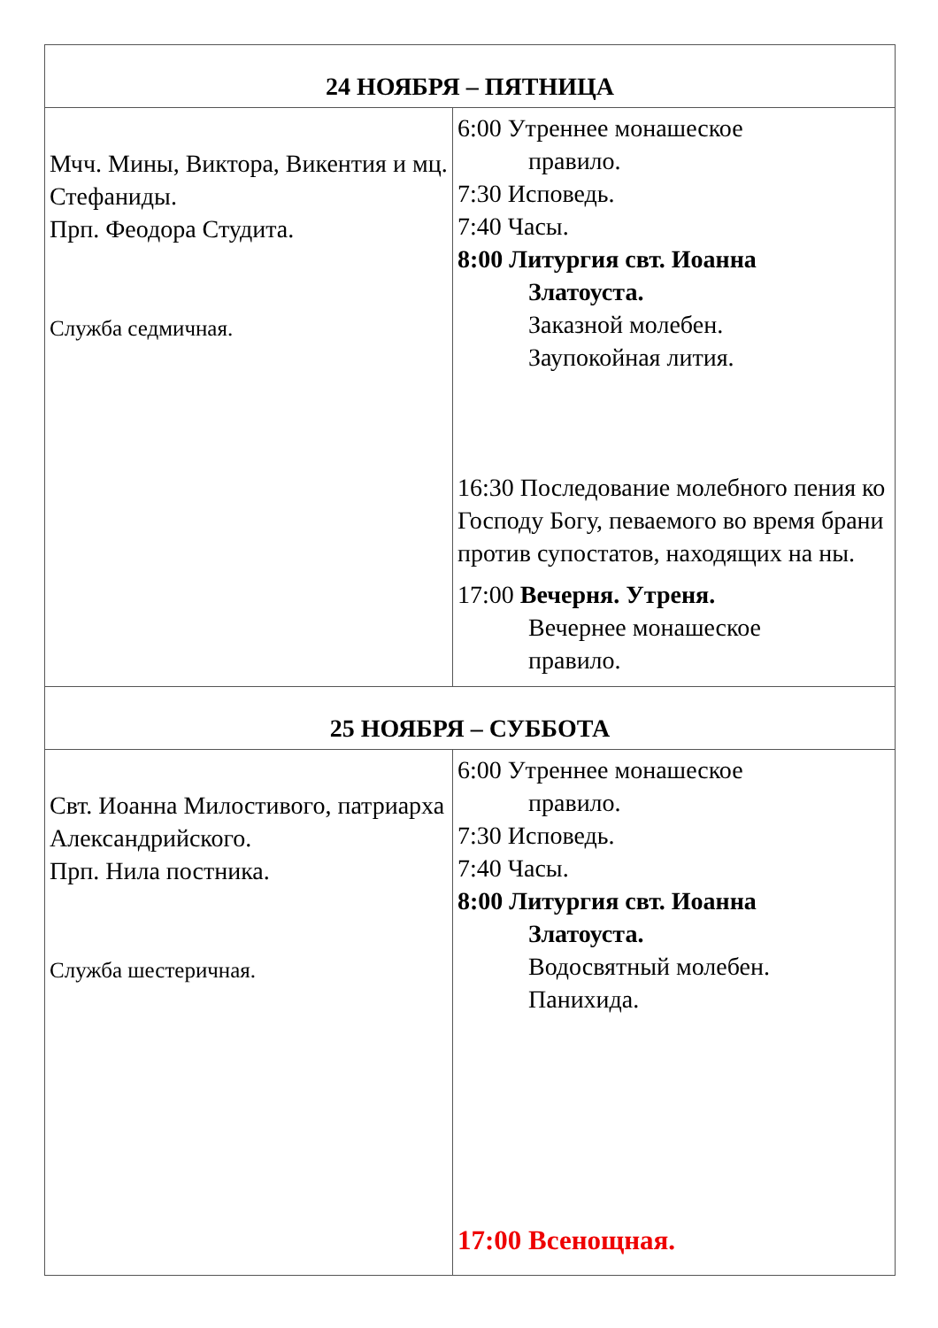| 24 НОЯБРЯ – ПЯТНИЦА | |
| --- | --- |
| Мчч. Мины, Виктора, Викентия и мц. Стефаниды. Прп. Феодора Студита. Служба седмичная. | 6:00 Утреннее монашеское правило. 7:30 Исповедь. 7:40 Часы. 8:00 Литургия свт. Иоанна Златоуста. Заказной молебен. Заупокойная лития. 16:30 Последование молебного пения ко Господу Богу, певаемого во время брани против супостатов, находящих на ны. 17:00 Вечерня. Утреня. Вечернее монашеское правило. |
| 25 НОЯБРЯ – СУББОТА | |
| Свт. Иоанна Милостивого, патриарха Александрийского. Прп. Нила постника. Служба шестеричная. | 6:00 Утреннее монашеское правило. 7:30 Исповедь. 7:40 Часы. 8:00 Литургия свт. Иоанна Златоуста. Водосвятный молебен. Панихида. 17:00 Всенощная. |